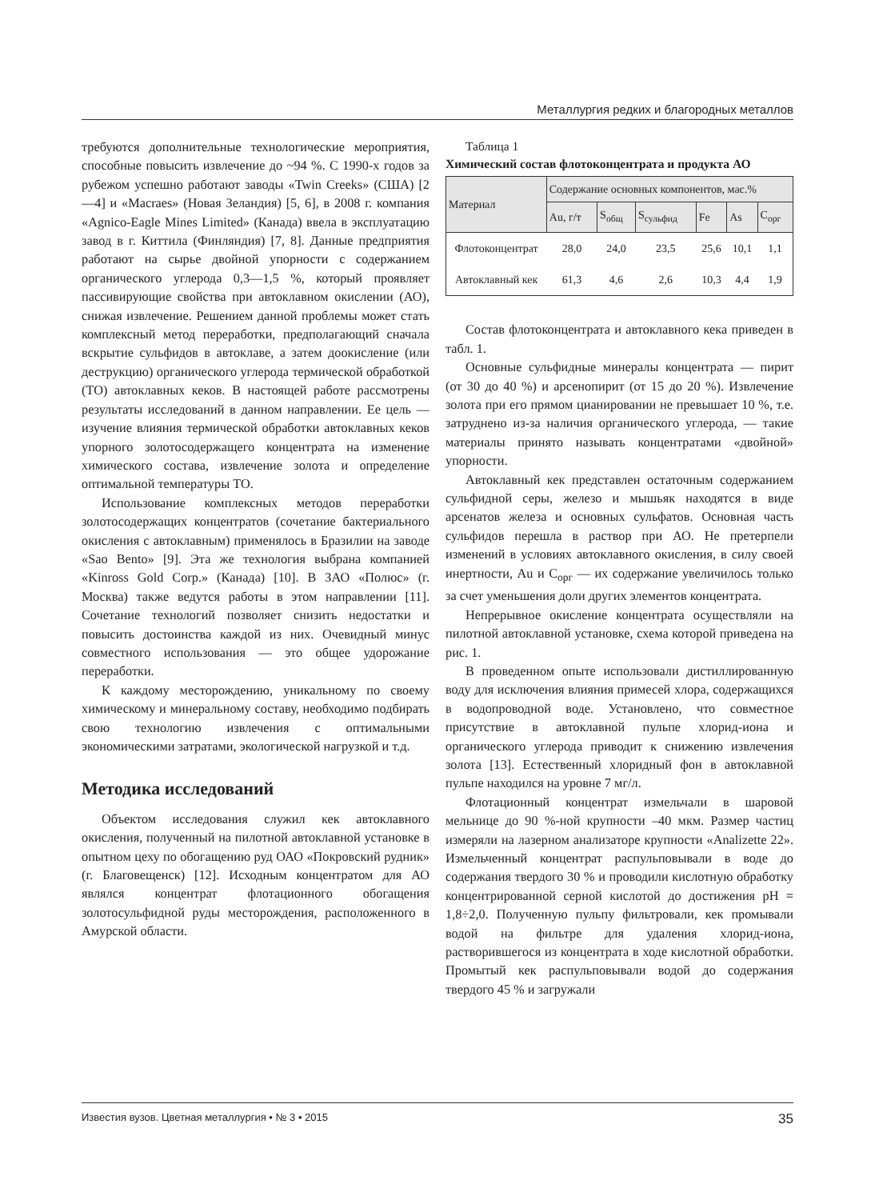Металлургия редких и благородных металлов
требуются дополнительные технологические мероприятия, способные повысить извлечение до ~94 %. С 1990-х годов за рубежом успешно работают заводы «Twin Creeks» (США) [2—4] и «Macraes» (Новая Зеландия) [5, 6], в 2008 г. компания «Agnico-Eagle Mines Limited» (Канада) ввела в эксплуатацию завод в г. Киттила (Финляндия) [7, 8]. Данные предприятия работают на сырье двойной упорности с содержанием органического углерода 0,3—1,5 %, который проявляет пассивирующие свойства при автоклавном окислении (АО), снижая извлечение. Решением данной проблемы может стать комплексный метод переработки, предполагающий сначала вскрытие сульфидов в автоклаве, а затем доокисление (или деструкцию) органического углерода термической обработкой (ТО) автоклавных кеков. В настоящей работе рассмотрены результаты исследований в данном направлении. Ее цель — изучение влияния термической обработки автоклавных кеков упорного золотосодержащего концентрата на изменение химического состава, извлечение золота и определение оптимальной температуры ТО.
Использование комплексных методов переработки золотосодержащих концентратов (сочетание бактериального окисления с автоклавным) применялось в Бразилии на заводе «Sao Bento» [9]. Эта же технология выбрана компанией «Kinross Gold Corp.» (Канада) [10]. В ЗАО «Полюс» (г. Москва) также ведутся работы в этом направлении [11]. Сочетание технологий позволяет снизить недостатки и повысить достоинства каждой из них. Очевидный минус совместного использования — это общее удорожание переработки.
К каждому месторождению, уникальному по своему химическому и минеральному составу, необходимо подбирать свою технологию извлечения с оптимальными экономическими затратами, экологической нагрузкой и т.д.
Методика исследований
Объектом исследования служил кек автоклавного окисления, полученный на пилотной автоклавной установке в опытном цеху по обогащению руд ОАО «Покровский рудник» (г. Благовещенск) [12]. Исходным концентратом для АО являлся концентрат флотационного обогащения золотосульфидной руды месторождения, расположенного в Амурской области.
Таблица 1
Химический состав флотоконцентрата и продукта АО
| Материал | Содержание основных компонентов, мас.% | | | | | |
| --- | --- | --- | --- | --- | --- | --- |
| | Au, г/т | S<sub>общ</sub> | S<sub>сульфид</sub> | Fe | As | C<sub>орг</sub> |
| Флотоконцентрат | 28,0 | 24,0 | 23,5 | 25,6 | 10,1 | 1,1 |
| Автоклавный кек | 61,3 | 4,6 | 2,6 | 10,3 | 4,4 | 1,9 |
Состав флотоконцентрата и автоклавного кека приведен в табл. 1.
Основные сульфидные минералы концентрата — пирит (от 30 до 40 %) и арсенопирит (от 15 до 20 %). Извлечение золота при его прямом цианировании не превышает 10 %, т.е. затруднено из-за наличия органического углерода, — такие материалы принято называть концентратами «двойной» упорности.
Автоклавный кек представлен остаточным содержанием сульфидной серы, железо и мышьяк находятся в виде арсенатов железа и основных сульфатов. Основная часть сульфидов перешла в раствор при АО. Не претерпели изменений в условиях автоклавного окисления, в силу своей инертности, Au и C<sub>орг</sub> — их содержание увеличилось только за счет уменьшения доли других элементов концентрата.
Непрерывное окисление концентрата осуществляли на пилотной автоклавной установке, схема которой приведена на рис. 1.
В проведенном опыте использовали дистиллированную воду для исключения влияния примесей хлора, содержащихся в водопроводной воде. Установлено, что совместное присутствие в автоклавной пульпе хлорид-иона и органического углерода приводит к снижению извлечения золота [13]. Естественный хлоридный фон в автоклавной пульпе находился на уровне 7 мг/л.
Флотационный концентрат измельчали в шаровой мельнице до 90 %-ной крупности –40 мкм. Размер частиц измеряли на лазерном анализаторе крупности «Analizette 22». Измельченный концентрат распульповывали в воде до содержания твердого 30 % и проводили кислотную обработку концентрированной серной кислотой до достижения pH = 1,8÷2,0. Полученную пульпу фильтровали, кек промывали водой на фильтре для удаления хлорид-иона, растворившегося из концентрата в ходе кислотной обработки. Промытый кек распульповывали водой до содержания твердого 45 % и загружали
Известия вузов. Цветная металлургия • № 3 • 2015 35